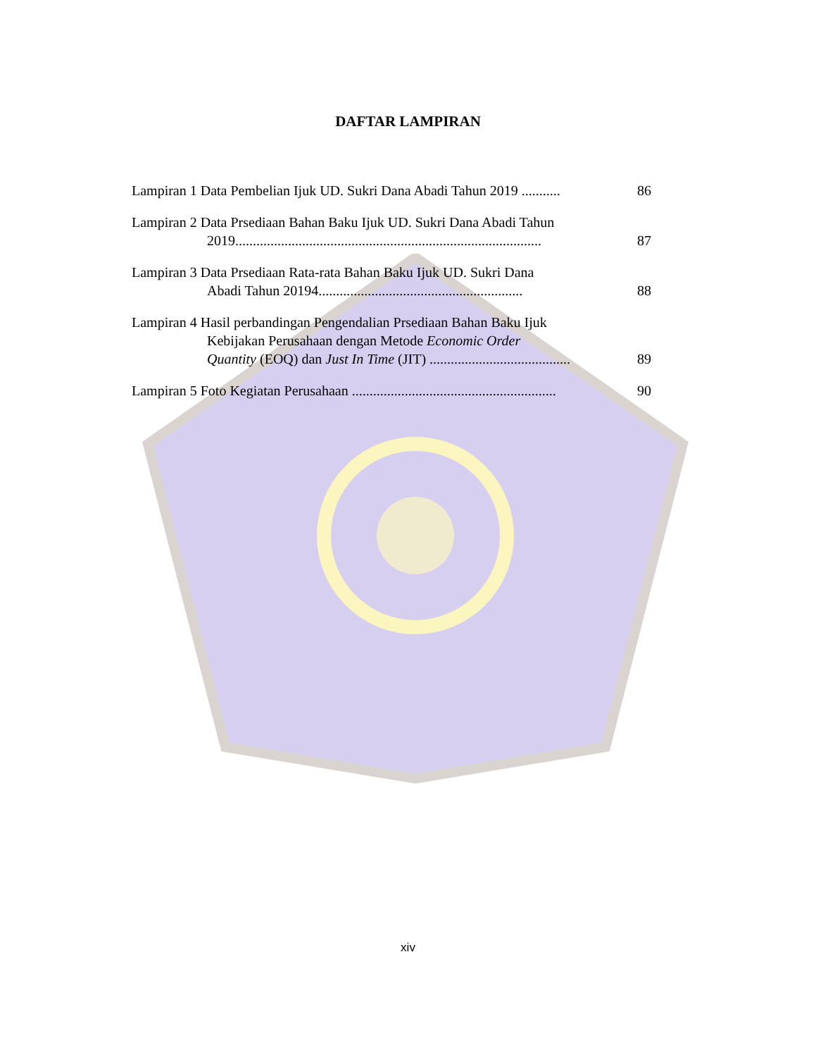DAFTAR LAMPIRAN
Lampiran 1 Data Pembelian Ijuk UD. Sukri Dana Abadi Tahun 2019 ...........
86
Lampiran 2 Data Prsediaan Bahan Baku Ijuk UD. Sukri Dana Abadi Tahun
2019.......................................................................................
87
Lampiran 3 Data Prsediaan Rata-rata Bahan Baku Ijuk UD. Sukri Dana
Abadi Tahun 20194..........................................................
88
Lampiran 4 Hasil perbandingan Pengendalian Prsediaan Bahan Baku Ijuk
Kebijakan Perusahaan dengan Metode Economic Order
Quantity (EOQ) dan Just In Time (JIT) ........................................
89
Lampiran 5 Foto Kegiatan Perusahaan ..........................................................
90
xiv